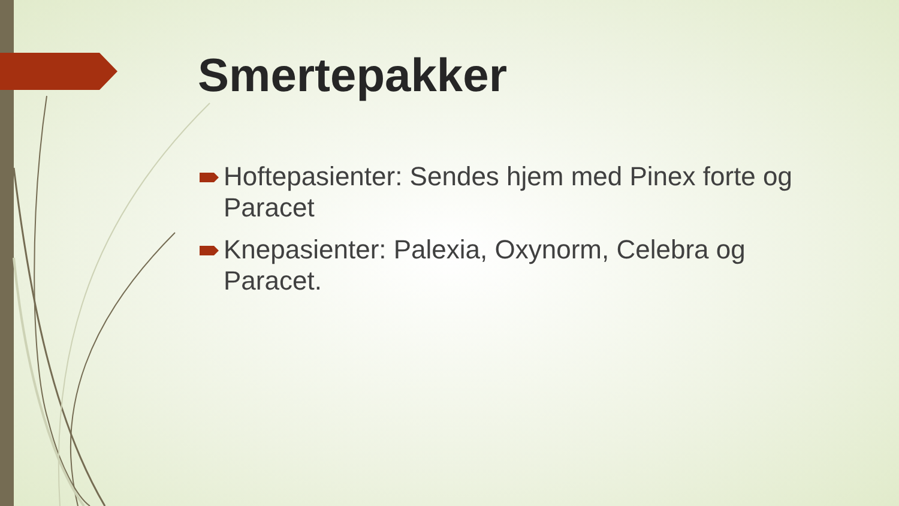Smertepakker
Hoftepasienter: Sendes hjem med Pinex forte og Paracet
Knepasienter: Palexia, Oxynorm, Celebra og Paracet.